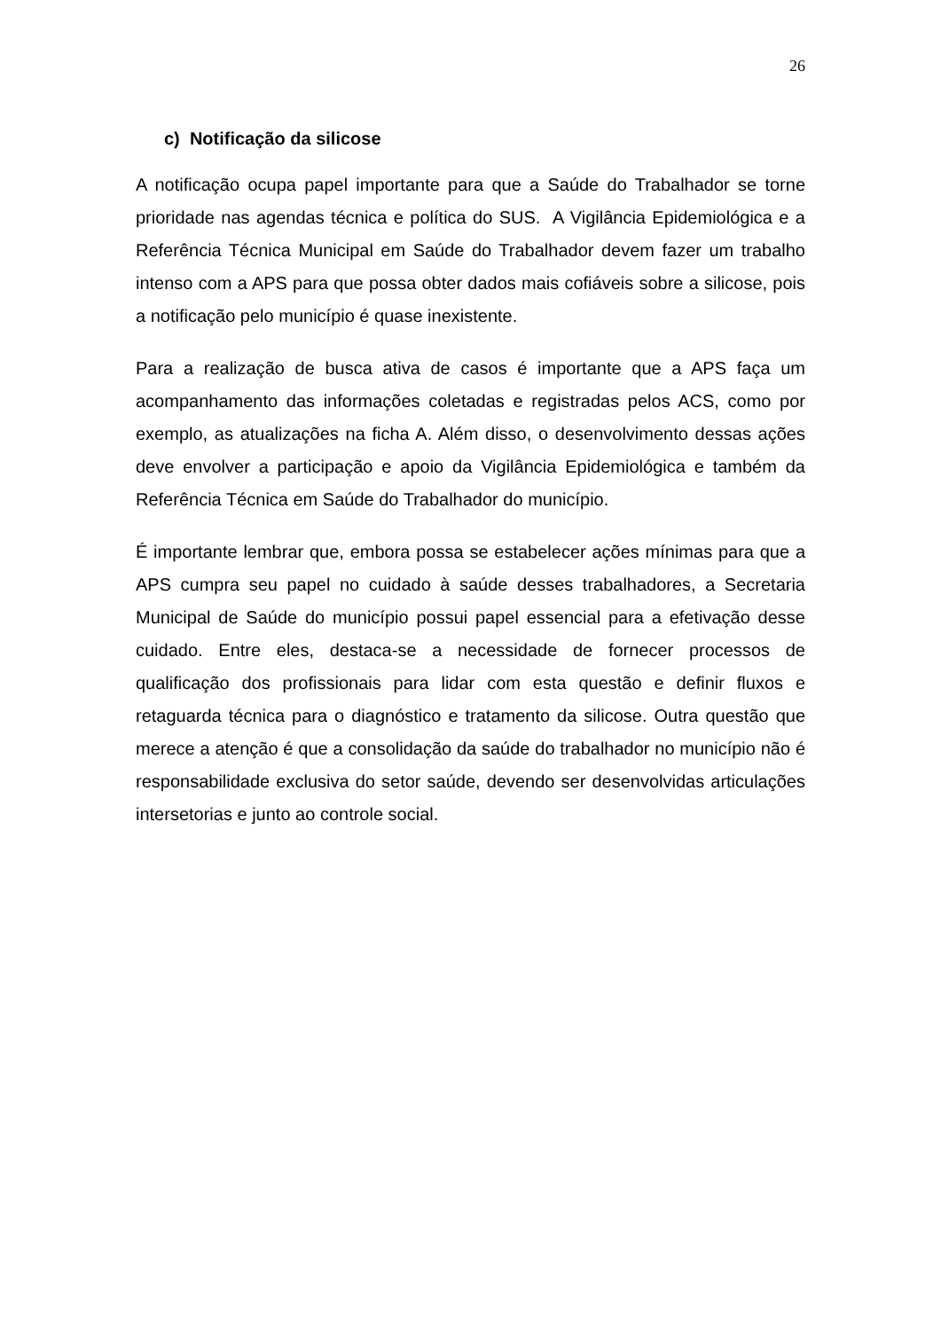26
c) Notificação da silicose
A notificação ocupa papel importante para que a Saúde do Trabalhador se torne prioridade nas agendas técnica e política do SUS. A Vigilância Epidemiológica e a Referência Técnica Municipal em Saúde do Trabalhador devem fazer um trabalho intenso com a APS para que possa obter dados mais cofiáveis sobre a silicose, pois a notificação pelo município é quase inexistente.
Para a realização de busca ativa de casos é importante que a APS faça um acompanhamento das informações coletadas e registradas pelos ACS, como por exemplo, as atualizações na ficha A. Além disso, o desenvolvimento dessas ações deve envolver a participação e apoio da Vigilância Epidemiológica e também da Referência Técnica em Saúde do Trabalhador do município.
É importante lembrar que, embora possa se estabelecer ações mínimas para que a APS cumpra seu papel no cuidado à saúde desses trabalhadores, a Secretaria Municipal de Saúde do município possui papel essencial para a efetivação desse cuidado. Entre eles, destaca-se a necessidade de fornecer processos de qualificação dos profissionais para lidar com esta questão e definir fluxos e retaguarda técnica para o diagnóstico e tratamento da silicose. Outra questão que merece a atenção é que a consolidação da saúde do trabalhador no município não é responsabilidade exclusiva do setor saúde, devendo ser desenvolvidas articulações intersetorias e junto ao controle social.